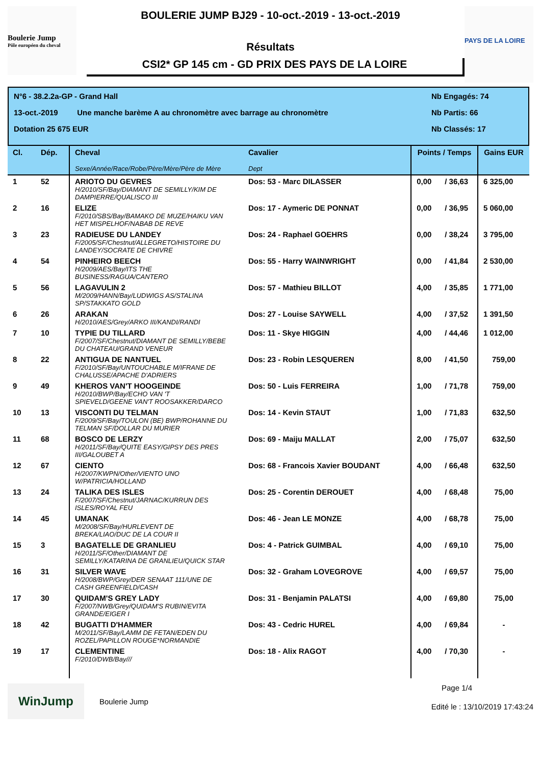Boulerie Jump
Pôle européen du cheval
BOULERIE JUMP BJ29 - 10-oct.-2019 - 13-oct.-2019
Résultats
CSI2* GP 145 cm - GD PRIX DES PAYS DE LA LOIRE
PAYS DE LA LOIRE
N°6 - 38.2.2a-GP - Grand Hall Nb Engagés: 74
13-oct.-2019 Une manche barème A au chronomètre avec barrage au chronomètre Nb Partis: 66
Dotation 25 675 EUR Nb Classés: 17
| Cl. | Dép. | Cheval Sexe/Année/Race/Robe/Père/Mère/Père de Mère | Cavalier Dept | Points / Temps | | Gains EUR |
| --- | --- | --- | --- | --- | --- | --- |
| 1 | 52 | ARIOTO DU GEVRES H/2010/SF/Bay/DIAMANT DE SEMILLY/KIM DE DAMPIERRE/QUALISCO III | Dos: 53 - Marc DILASSER | 0,00 | / 36,63 | 6 325,00 |
| 2 | 16 | ELIZE F/2010/SBS/Bay/BAMAKO DE MUZE/HAIKU VAN HET MISPELHOF/NABAB DE REVE | Dos: 17 - Aymeric DE PONNAT | 0,00 | / 36,95 | 5 060,00 |
| 3 | 23 | RADIEUSE DU LANDEY F/2005/SF/Chestnut/ALLEGRETO/HISTOIRE DU LANDEY/SOCRATE DE CHIVRE | Dos: 24 - Raphael GOEHRS | 0,00 | / 38,24 | 3 795,00 |
| 4 | 54 | PINHEIRO BEECH H/2009/AES/Bay/ITS THE BUSINESS/RAGUA/CANTERO | Dos: 55 - Harry WAINWRIGHT | 0,00 | / 41,84 | 2 530,00 |
| 5 | 56 | LAGAVULIN 2 M/2009/HANN/Bay/LUDWIGS AS/STALINA SP/STAKKATO GOLD | Dos: 57 - Mathieu BILLOT | 4,00 | / 35,85 | 1 771,00 |
| 6 | 26 | ARAKAN H/2010/AES/Grey/ARKO III/KANDI/RANDI | Dos: 27 - Louise SAYWELL | 4,00 | / 37,52 | 1 391,50 |
| 7 | 10 | TYPIE DU TILLARD F/2007/SF/Chestnut/DIAMANT DE SEMILLY/BEBE DU CHATEAU/GRAND VENEUR | Dos: 11 - Skye HIGGIN | 4,00 | / 44,46 | 1 012,00 |
| 8 | 22 | ANTIGUA DE NANTUEL F/2010/SF/Bay/UNTOUCHABLE M/IFRANE DE CHALUSSE/APACHE D'ADRIERS | Dos: 23 - Robin LESQUEREN | 8,00 | / 41,50 | 759,00 |
| 9 | 49 | KHEROS VAN'T HOOGEINDE H/2010/BWP/Bay/ECHO VAN 'T SPIEVELD/GEENE VAN'T ROOSAKKER/DARCO | Dos: 50 - Luis FERREIRA | 1,00 | / 71,78 | 759,00 |
| 10 | 13 | VISCONTI DU TELMAN F/2009/SF/Bay/TOULON (BE) BWP/ROHANNE DU TELMAN SF/DOLLAR DU MURIER | Dos: 14 - Kevin STAUT | 1,00 | / 71,83 | 632,50 |
| 11 | 68 | BOSCO DE LERZY H/2011/SF/Bay/QUITE EASY/GIPSY DES PRES III/GALOUBET A | Dos: 69 - Maiju MALLAT | 2,00 | / 75,07 | 632,50 |
| 12 | 67 | CIENTO H/2007/KWPN/Other/VIENTO UNO W/PATRICIA/HOLLAND | Dos: 68 - Francois Xavier BOUDANT | 4,00 | / 66,48 | 632,50 |
| 13 | 24 | TALIKA DES ISLES F/2007/SF/Chestnut/JARNAC/KURRUN DES ISLES/ROYAL FEU | Dos: 25 - Corentin DEROUET | 4,00 | / 68,48 | 75,00 |
| 14 | 45 | UMANAK M/2008/SF/Bay/HURLEVENT DE BREKA/LIAO/DUC DE LA COUR II | Dos: 46 - Jean LE MONZE | 4,00 | / 68,78 | 75,00 |
| 15 | 3 | BAGATELLE DE GRANLIEU H/2011/SF/Other/DIAMANT DE SEMILLY/KATARINA DE GRANLIEU/QUICK STAR | Dos: 4 - Patrick GUIMBAL | 4,00 | / 69,10 | 75,00 |
| 16 | 31 | SILVER WAVE H/2008/BWP/Grey/DER SENAAT 111/UNE DE CASH GREENFIELD/CASH | Dos: 32 - Graham LOVEGROVE | 4,00 | / 69,57 | 75,00 |
| 17 | 30 | QUIDAM'S GREY LADY F/2007/NWB/Grey/QUIDAM'S RUBIN/EVITA GRANDE/EIGER I | Dos: 31 - Benjamin PALATSI | 4,00 | / 69,80 | 75,00 |
| 18 | 42 | BUGATTI D'HAMMER M/2011/SF/Bay/LAMM DE FETAN/EDEN DU ROZEL/PAPILLON ROUGE*NORMANDIE | Dos: 43 - Cedric HUREL | 4,00 | / 69,84 | - |
| 19 | 17 | CLEMENTINE F/2010/DWB/Bay/// | Dos: 18 - Alix RAGOT | 4,00 | / 70,30 | - |
WinJump
Boulerie Jump
Page 1/4
Edité le : 13/10/2019 17:43:24